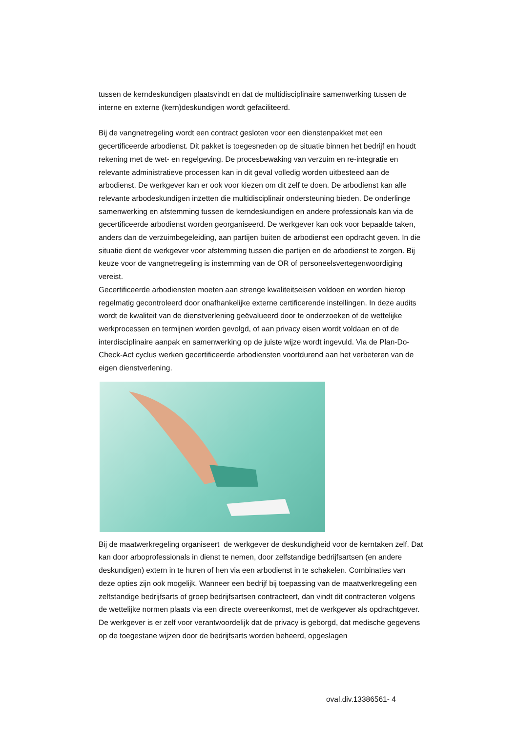tussen de kerndeskundigen plaatsvindt en dat de multidisciplinaire samenwerking tussen de interne en externe (kern)deskundigen wordt gefaciliteerd.
Bij de vangnetregeling wordt een contract gesloten voor een dienstenpakket met een gecertificeerde arbodienst. Dit pakket is toegesneden op de situatie binnen het bedrijf en houdt rekening met de wet- en regelgeving. De procesbewaking van verzuim en re-integratie en relevante administratieve processen kan in dit geval volledig worden uitbesteed aan de arbodienst. De werkgever kan er ook voor kiezen om dit zelf te doen. De arbodienst kan alle relevante arbodeskundigen inzetten die multidisciplinair ondersteuning bieden. De onderlinge samenwerking en afstemming tussen de kerndeskundigen en andere professionals kan via de gecertificeerde arbodienst worden georganiseerd. De werkgever kan ook voor bepaalde taken, anders dan de verzuimbegeleiding, aan partijen buiten de arbodienst een opdracht geven. In die situatie dient de werkgever voor afstemming tussen die partijen en de arbodienst te zorgen. Bij keuze voor de vangnetregeling is instemming van de OR of personeelsvertegenwoordiging vereist.
Gecertificeerde arbodiensten moeten aan strenge kwaliteitseisen voldoen en worden hierop regelmatig gecontroleerd door onafhankelijke externe certificerende instellingen. In deze audits wordt de kwaliteit van de dienstverlening geëvalueerd door te onderzoeken of de wettelijke werkprocessen en termijnen worden gevolgd, of aan privacy eisen wordt voldaan en of de interdisciplinaire aanpak en samenwerking op de juiste wijze wordt ingevuld. Via de Plan-Do-Check-Act cyclus werken gecertificeerde arbodiensten voortdurend aan het verbeteren van de eigen dienstverlening.
Bij de maatwerkregeling organiseert de werkgever de deskundigheid voor de kerntaken zelf. Dat kan door arboprofessionals in dienst te nemen, door zelfstandige bedrijfsartsen (en andere deskundigen) extern in te huren of hen via een arbodienst in te schakelen. Combinaties van deze opties zijn ook mogelijk. Wanneer een bedrijf bij toepassing van de maatwerkregeling een zelfstandige bedrijfsarts of groep bedrijfsartsen contracteert, dan vindt dit contracteren volgens de wettelijke normen plaats via een directe overeenkomst, met de werkgever als opdrachtgever.
De werkgever is er zelf voor verantwoordelijk dat de privacy is geborgd, dat medische gegevens op de toegestane wijzen door de bedrijfsarts worden beheerd, opgeslagen
oval.div.13386561- 4